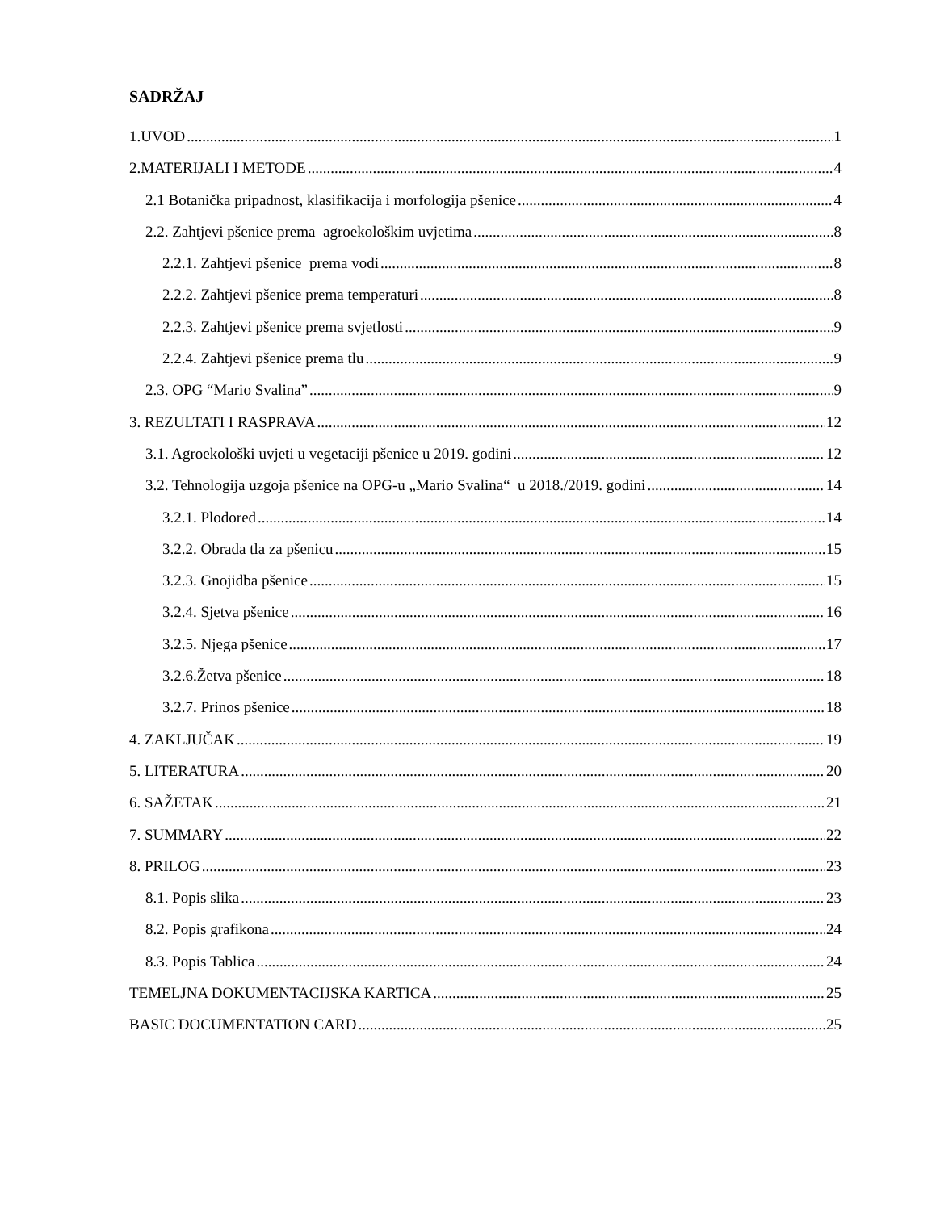SADRŽAJ
1.UVOD 1
2.MATERIJALI I METODE 4
2.1 Botanička pripadnost, klasifikacija i morfologija pšenice 4
2.2. Zahtjevi pšenice prema agroekološkim uvjetima 8
2.2.1. Zahtjevi pšenice prema vodi 8
2.2.2. Zahtjevi pšenice prema temperaturi 8
2.2.3. Zahtjevi pšenice prema svjetlosti 9
2.2.4. Zahtjevi pšenice prema tlu 9
2.3. OPG “Mario Svalina” 9
3. REZULTATI I RASPRAVA 12
3.1. Agroekološki uvjeti u vegetaciji pšenice u 2019. godini 12
3.2. Tehnologija uzgoja pšenice na OPG-u „Mario Svalina“ u 2018./2019. godini 14
3.2.1. Plodored 14
3.2.2. Obrada tla za pšenicu 15
3.2.3. Gnojidba pšenice 15
3.2.4. Sjetva pšenice 16
3.2.5. Njega pšenice 17
3.2.6.Žetva pšenice 18
3.2.7. Prinos pšenice 18
4. ZAKLJUČAK 19
5. LITERATURA 20
6. SAŽETAK 21
7. SUMMARY 22
8. PRILOG 23
8.1. Popis slika 23
8.2. Popis grafikona 24
8.3. Popis Tablica 24
TEMELJNA DOKUMENTACIJSKA KARTICA 25
BASIC DOCUMENTATION CARD 25